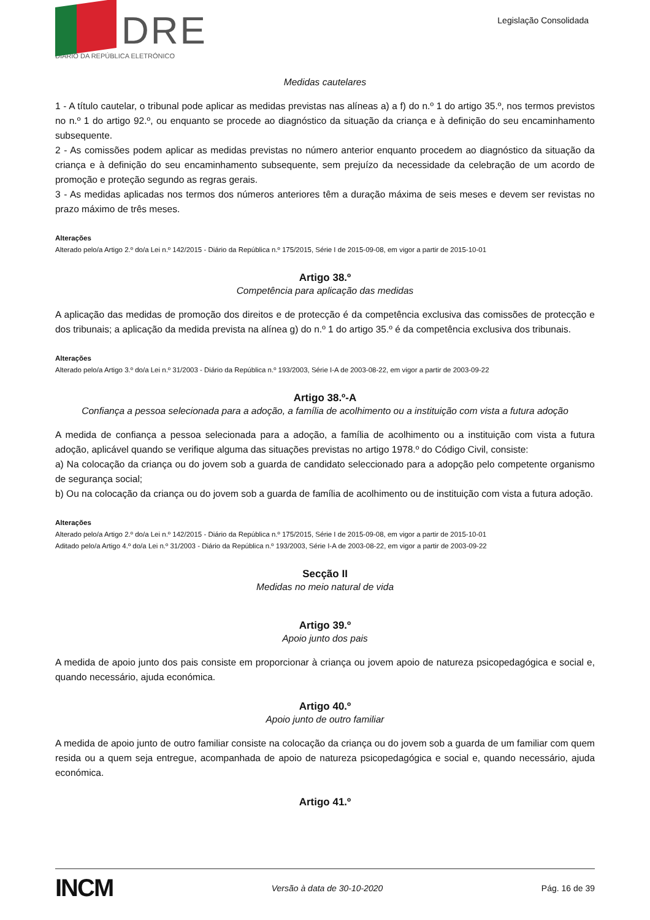DRE
DIÁRIO DA REPÚBLICA ELETRÓNICO
Legislação Consolidada
Medidas cautelares
1 - A título cautelar, o tribunal pode aplicar as medidas previstas nas alíneas a) a f) do n.º 1 do artigo 35.º, nos termos previstos no n.º 1 do artigo 92.º, ou enquanto se procede ao diagnóstico da situação da criança e à definição do seu encaminhamento subsequente.
2 - As comissões podem aplicar as medidas previstas no número anterior enquanto procedem ao diagnóstico da situação da criança e à definição do seu encaminhamento subsequente, sem prejuízo da necessidade da celebração de um acordo de promoção e proteção segundo as regras gerais.
3 - As medidas aplicadas nos termos dos números anteriores têm a duração máxima de seis meses e devem ser revistas no prazo máximo de três meses.
Alterações
Alterado pelo/a Artigo 2.º do/a Lei n.º 142/2015 - Diário da República n.º 175/2015, Série I de 2015-09-08, em vigor a partir de 2015-10-01
Artigo 38.º
Competência para aplicação das medidas
A aplicação das medidas de promoção dos direitos e de protecção é da competência exclusiva das comissões de protecção e dos tribunais; a aplicação da medida prevista na alínea g) do n.º 1 do artigo 35.º é da competência exclusiva dos tribunais.
Alterações
Alterado pelo/a Artigo 3.º do/a Lei n.º 31/2003 - Diário da República n.º 193/2003, Série I-A de 2003-08-22, em vigor a partir de 2003-09-22
Artigo 38.º-A
Confiança a pessoa selecionada para a adoção, a família de acolhimento ou a instituição com vista a futura adoção
A medida de confiança a pessoa selecionada para a adoção, a família de acolhimento ou a instituição com vista a futura adoção, aplicável quando se verifique alguma das situações previstas no artigo 1978.º do Código Civil, consiste:
a) Na colocação da criança ou do jovem sob a guarda de candidato seleccionado para a adopção pelo competente organismo de segurança social;
b) Ou na colocação da criança ou do jovem sob a guarda de família de acolhimento ou de instituição com vista a futura adoção.
Alterações
Alterado pelo/a Artigo 2.º do/a Lei n.º 142/2015 - Diário da República n.º 175/2015, Série I de 2015-09-08, em vigor a partir de 2015-10-01
Aditado pelo/a Artigo 4.º do/a Lei n.º 31/2003 - Diário da República n.º 193/2003, Série I-A de 2003-08-22, em vigor a partir de 2003-09-22
Secção II
Medidas no meio natural de vida
Artigo 39.º
Apoio junto dos pais
A medida de apoio junto dos pais consiste em proporcionar à criança ou jovem apoio de natureza psicopedagógica e social e, quando necessário, ajuda económica.
Artigo 40.º
Apoio junto de outro familiar
A medida de apoio junto de outro familiar consiste na colocação da criança ou do jovem sob a guarda de um familiar com quem resida ou a quem seja entregue, acompanhada de apoio de natureza psicopedagógica e social e, quando necessário, ajuda económica.
Artigo 41.º
INCM Versão à data de 30-10-2020 Pág. 16 de 39